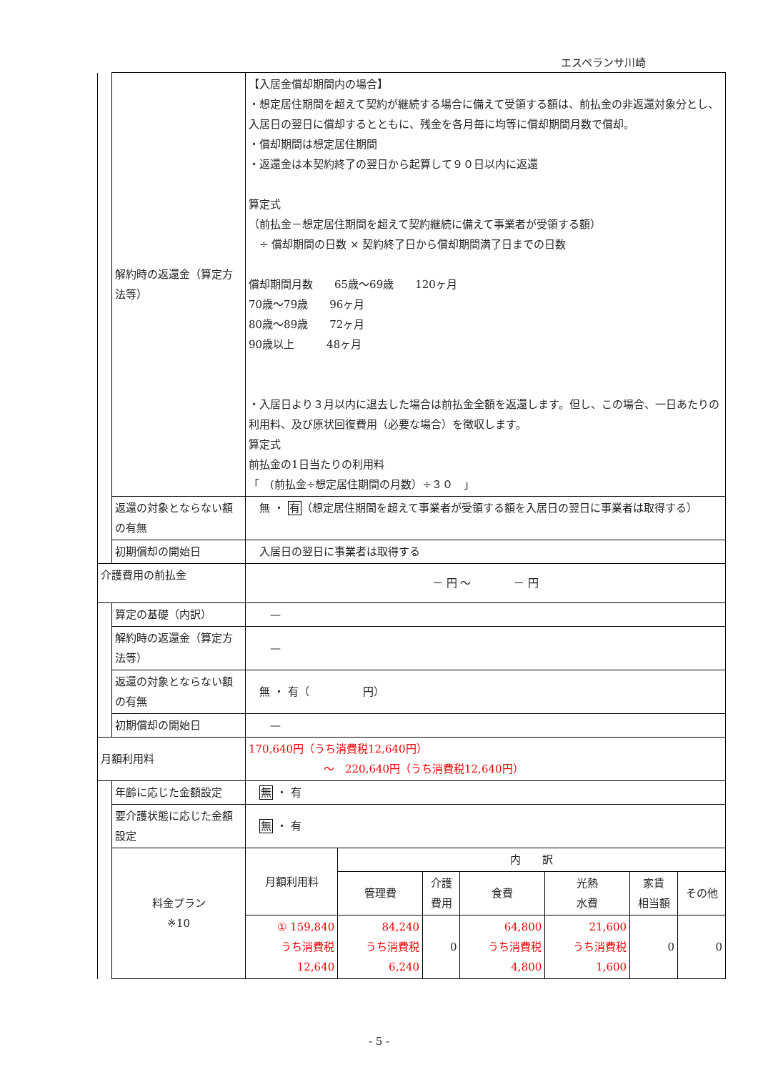エスペランサ川崎
| | 解約時の返還金（算定方法等） | 【入居金償却期間内の場合】 ・想定居住期間を超えて契約が継続する場合に備えて受領する額は、前払金の非返還対象分とし、入居日の翌日に償却するとともに、残金を各月毎に均等に償却期間月数で償却。 ・償却期間は想定居住期間 ・返還金は本契約終了の翌日から起算して９０日以内に返還 算定式 （前払金－想定居住期間を超えて契約継続に備えて事業者が受領する額） ÷ 償却期間の日数 × 契約終了日から償却期間満了日までの日数 償却期間月数 65歳～69歳 120ヶ月 70歳～79歳 96ヶ月 80歳～89歳 72ヶ月 90歳以上 48ヶ月 ・入居日より３月以内に退去した場合は前払金全額を返還します。但し、この場合、一日あたりの利用料、及び原状回復費用（必要な場合）を徴収します。 算定式 前払金の1日当たりの利用料 「 (前払金÷想定居住期間の月数）÷３０ 」 | | | | | | |
| | 返還の対象とならない額の有無 | 無 ・ 有 （想定居住期間を超えて事業者が受領する額を入居日の翌日に事業者は取得する） | | | | | | |
| | 初期償却の開始日 | 入居日の翌日に事業者は取得する | | | | | | |
| 介護費用の前払金 | | － 円 ～ － 円 | | | | | | |
| | 算定の基礎（内訳） | — | | | | | | |
| | 解約時の返還金（算定方法等） | — | | | | | | |
| | 返還の対象とならない額の有無 | 無 ・ 有（ 円） | | | | | | |
| | 初期償却の開始日 | — | | | | | | |
| 月額利用料 | | 170,640円（うち消費税12,640円） ～ 220,640円（うち消費税12,640円） | | | | | | |
| | 年齢に応じた金額設定 | 無 ・ 有 | | | | | | |
| | 要介護状態に応じた金額設定 | 無 ・ 有 | | | | | | |
| | 料金プラン ※10 | 月額利用料 | 内 訳 | | | | | |
| | | | 管理費 | 介護 費用 | 食費 | 光熱 水費 | 家賃 相当額 | その他 |
| | | ① 159,840 うち消費税 12,640 | 84,240 うち消費税 6,240 | 0 | 64,800 うち消費税 4,800 | 21,600 うち消費税 1,600 | 0 | 0 |
- 5 -